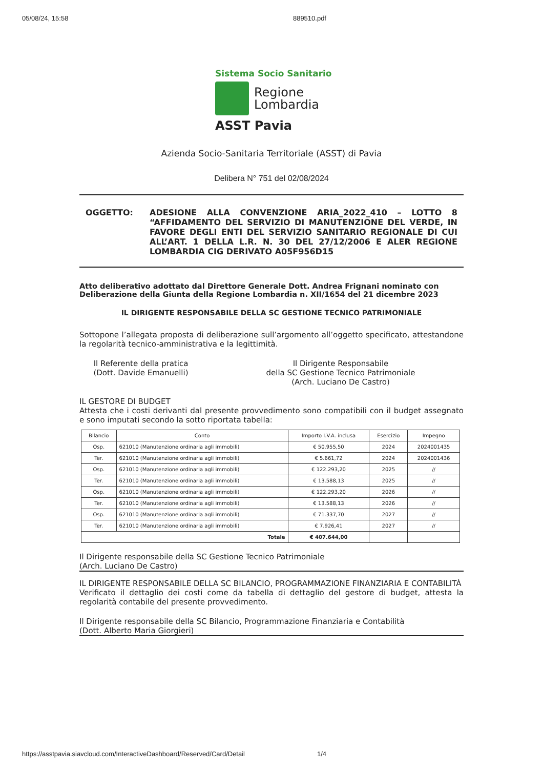05/08/24, 15:58 889510.pdf
Sistema Socio Sanitario
Regione
Lombardia
ASST Pavia
Azienda Socio-Sanitaria Territoriale (ASST) di Pavia
Delibera N° 751 del 02/08/2024
OGGETTO: ADESIONE ALLA CONVENZIONE ARIA_2022_410 – LOTTO 8 “AFFIDAMENTO DEL SERVIZIO DI MANUTENZIONE DEL VERDE, IN FAVORE DEGLI ENTI DEL SERVIZIO SANITARIO REGIONALE DI CUI ALL’ART. 1 DELLA L.R. N. 30 DEL 27/12/2006 E ALER REGIONE LOMBARDIA CIG DERIVATO A05F956D15
Atto deliberativo adottato dal Direttore Generale Dott. Andrea Frignani nominato con Deliberazione della Giunta della Regione Lombardia n. XII/1654 del 21 dicembre 2023
IL DIRIGENTE RESPONSABILE DELLA SC GESTIONE TECNICO PATRIMONIALE
Sottopone l’allegata proposta di deliberazione sull’argomento all’oggetto specificato, attestandone la regolarità tecnico-amministrativa e la legittimità.
Il Referente della pratica
(Dott. Davide Emanuelli)
Il Dirigente Responsabile
della SC Gestione Tecnico Patrimoniale
(Arch. Luciano De Castro)
IL GESTORE DI BUDGET
Attesta che i costi derivanti dal presente provvedimento sono compatibili con il budget assegnato e sono imputati secondo la sotto riportata tabella:
| Bilancio | Conto | Importo I.V.A. inclusa | Esercizio | Impegno |
| --- | --- | --- | --- | --- |
| Osp. | 621010 (Manutenzione ordinaria agli immobili) | € 50.955,50 | 2024 | 2024001435 |
| Ter. | 621010 (Manutenzione ordinaria agli immobili) | € 5.661,72 | 2024 | 2024001436 |
| Osp. | 621010 (Manutenzione ordinaria agli immobili) | € 122.293,20 | 2025 | // |
| Ter. | 621010 (Manutenzione ordinaria agli immobili) | € 13.588,13 | 2025 | // |
| Osp. | 621010 (Manutenzione ordinaria agli immobili) | € 122.293,20 | 2026 | // |
| Ter. | 621010 (Manutenzione ordinaria agli immobili) | € 13.588,13 | 2026 | // |
| Osp. | 621010 (Manutenzione ordinaria agli immobili) | € 71.337,70 | 2027 | // |
| Ter. | 621010 (Manutenzione ordinaria agli immobili) | € 7.926,41 | 2027 | // |
| Totale | | € 407.644,00 | | |
Il Dirigente responsabile della SC Gestione Tecnico Patrimoniale
(Arch. Luciano De Castro)
IL DIRIGENTE RESPONSABILE DELLA SC BILANCIO, PROGRAMMAZIONE FINANZIARIA E CONTABILITÀ
Verificato il dettaglio dei costi come da tabella di dettaglio del gestore di budget, attesta la regolarità contabile del presente provvedimento.
Il Dirigente responsabile della SC Bilancio, Programmazione Finanziaria e Contabilità
(Dott. Alberto Maria Giorgieri)
https://asstpavia.siavcloud.com/InteractiveDashboard/Reserved/Card/Detail 1/4